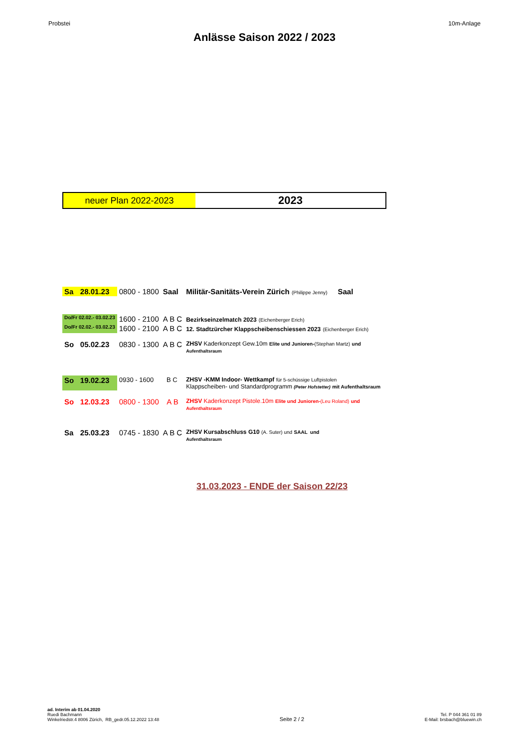Probstei 10m-Anlage
Anlässe Saison 2022 / 2023
neuer Plan 2022-2023
2023
| Sa | 28.01.23 | 0800 - 1800 | Saal | Militär-Sanitäts-Verein Zürich (Philippe Jenny) Saal |
| Do/Fr 02.02.- 03.02.23 | | 1600 - 2100 | A B C | Bezirkseinzelmatch 2023 (Eichenberger Erich) |
| Do/Fr 02.02.- 03.02.23 | | 1600 - 2100 | A B C | 12. Stadtzürcher Klappscheibenschiessen 2023 (Eichenberger Erich) |
| So | 05.02.23 | 0830 - 1300 | A B C | ZHSV Kaderkonzept Gew.10m Elite und Junioren- (Stephan Martz) und Aufenthaltsraum |
| So | 19.02.23 | 0930 - 1600 | B C | ZHSV -KMM Indoor- Wettkampf für 5-schüssige Luftpistolen Klappscheiben- und Standardprogramm (Peter Hofstetter) mit Aufenthaltsraum |
| So | 12.03.23 | 0800 - 1300 | A B | ZHSV Kaderkonzept Pistole.10m Elite und Junioren- (Leu Roland) und Aufenthaltsraum |
| Sa | 25.03.23 | 0745 - 1830 | A B C | ZHSV Kursabschluss G10 (A. Suter) und SAAL und Aufenthaltsraum |
31.03.2023 - ENDE der Saison 22/23
ad. Interim ab 01.04.2020
Ruedi Bachmann
Winkelriedstr.4 8006 Zürich, RB_gedr.05.12.2022 13:48
Seite 2 / 2
Tel. P 044 361 01 89
E-Mail: brsbach@bluewin.ch